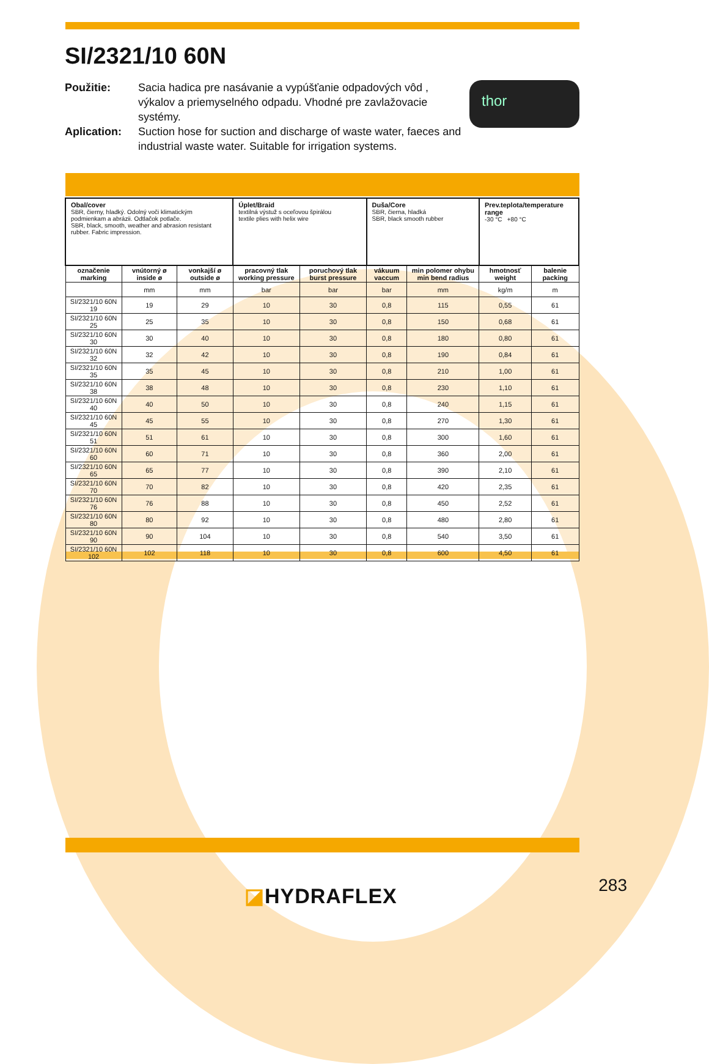SI/2321/10 60N
Použitie: Sacia hadica pre nasávanie a vypúšťanie odpadových vôd , výkalov a priemyselného odpadu. Vhodné pre zavlažovacie systémy.
Aplication: Suction hose for suction and discharge of waste water, faeces and industrial waste water. Suitable for irrigation systems.
thor
| Obal/cover SBR, čierny, hladký. Odolný voči klimatickým podmienkam a abrázii. Odtlačok potlače. SBR, black, smooth, weather and abrasion resistant rubber. Fabric impression. | | | Úplet/Braid textilná výstuž s oceľovou špirálou textile plies with helix wire | | Duša/Core SBR, čierna, hladká SBR, black smooth rubber | | Prev.teplota/temperature range -30 °C +80 °C | |
| označenie marking | vnútorný ø inside ø | vonkajší ø outside ø | pracovný tlak working pressure | poruchový tlak burst pressure | vákuum vaccum | min polomer ohybu min bend radius | hmotnosť weight | balenie packing |
| | mm | mm | bar | bar | bar | mm | kg/m | m |
| SI/2321/10 60N 19 | 19 | 29 | 10 | 30 | 0,8 | 115 | 0,55 | 61 |
| SI/2321/10 60N 25 | 25 | 35 | 10 | 30 | 0,8 | 150 | 0,68 | 61 |
| SI/2321/10 60N 30 | 30 | 40 | 10 | 30 | 0,8 | 180 | 0,80 | 61 |
| SI/2321/10 60N 32 | 32 | 42 | 10 | 30 | 0,8 | 190 | 0,84 | 61 |
| SI/2321/10 60N 35 | 35 | 45 | 10 | 30 | 0,8 | 210 | 1,00 | 61 |
| SI/2321/10 60N 38 | 38 | 48 | 10 | 30 | 0,8 | 230 | 1,10 | 61 |
| SI/2321/10 60N 40 | 40 | 50 | 10 | 30 | 0,8 | 240 | 1,15 | 61 |
| SI/2321/10 60N 45 | 45 | 55 | 10 | 30 | 0,8 | 270 | 1,30 | 61 |
| SI/2321/10 60N 51 | 51 | 61 | 10 | 30 | 0,8 | 300 | 1,60 | 61 |
| SI/2321/10 60N 60 | 60 | 71 | 10 | 30 | 0,8 | 360 | 2,00 | 61 |
| SI/2321/10 60N 65 | 65 | 77 | 10 | 30 | 0,8 | 390 | 2,10 | 61 |
| SI/2321/10 60N 70 | 70 | 82 | 10 | 30 | 0,8 | 420 | 2,35 | 61 |
| SI/2321/10 60N 76 | 76 | 88 | 10 | 30 | 0,8 | 450 | 2,52 | 61 |
| SI/2321/10 60N 80 | 80 | 92 | 10 | 30 | 0,8 | 480 | 2,80 | 61 |
| SI/2321/10 60N 90 | 90 | 104 | 10 | 30 | 0,8 | 540 | 3,50 | 61 |
| SI/2321/10 60N 102 | 102 | 118 | 10 | 30 | 0,8 | 600 | 4,50 | 61 |
◪HYDRAFLEX 283